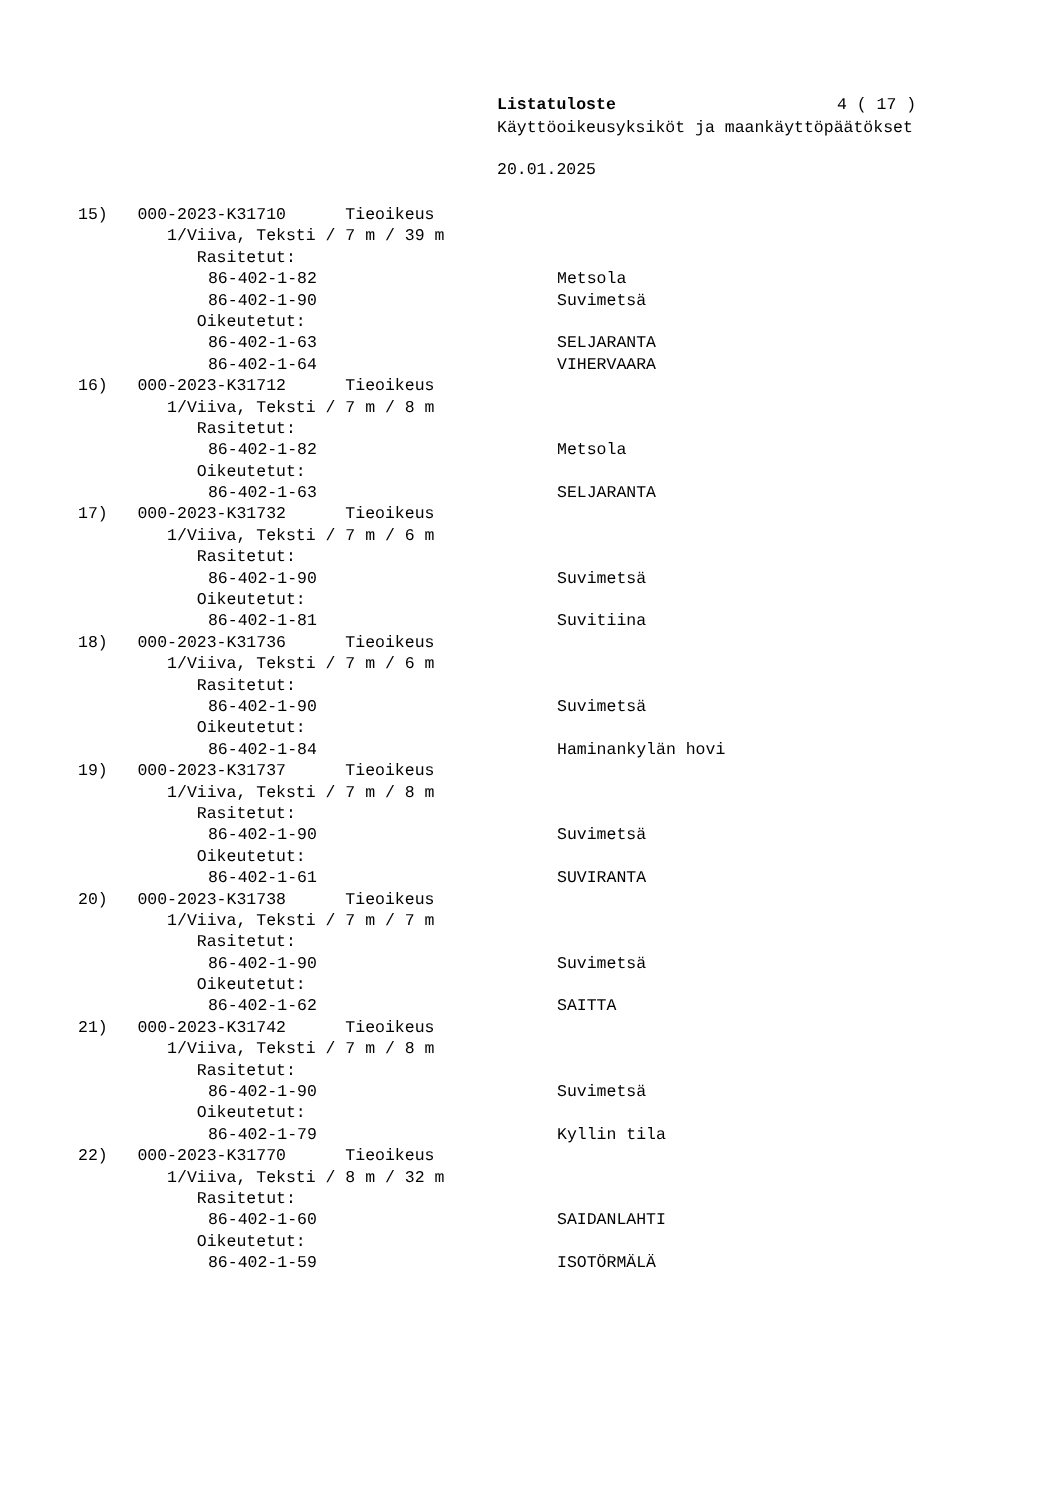Listatuloste 4 ( 17 )
Käyttöoikeusyksiköt ja maankäyttöpäätökset
20.01.2025
15) 000-2023-K31710 Tieoikeus
1/Viiva, Teksti / 7 m / 39 m
Rasitetut:
86-402-1-82 Metsola
86-402-1-90 Suvimetsä
Oikeutetut:
86-402-1-63 SELJARANTA
86-402-1-64 VIHERVAARA
16) 000-2023-K31712 Tieoikeus
1/Viiva, Teksti / 7 m / 8 m
Rasitetut:
86-402-1-82 Metsola
Oikeutetut:
86-402-1-63 SELJARANTA
17) 000-2023-K31732 Tieoikeus
1/Viiva, Teksti / 7 m / 6 m
Rasitetut:
86-402-1-90 Suvimetsä
Oikeutetut:
86-402-1-81 Suvitiina
18) 000-2023-K31736 Tieoikeus
1/Viiva, Teksti / 7 m / 6 m
Rasitetut:
86-402-1-90 Suvimetsä
Oikeutetut:
86-402-1-84 Haminankylän hovi
19) 000-2023-K31737 Tieoikeus
1/Viiva, Teksti / 7 m / 8 m
Rasitetut:
86-402-1-90 Suvimetsä
Oikeutetut:
86-402-1-61 SUVIRANTA
20) 000-2023-K31738 Tieoikeus
1/Viiva, Teksti / 7 m / 7 m
Rasitetut:
86-402-1-90 Suvimetsä
Oikeutetut:
86-402-1-62 SAITTA
21) 000-2023-K31742 Tieoikeus
1/Viiva, Teksti / 7 m / 8 m
Rasitetut:
86-402-1-90 Suvimetsä
Oikeutetut:
86-402-1-79 Kyllin tila
22) 000-2023-K31770 Tieoikeus
1/Viiva, Teksti / 8 m / 32 m
Rasitetut:
86-402-1-60 SAIDANLAHTI
Oikeutetut:
86-402-1-59 ISOTÖRMÄLÄ